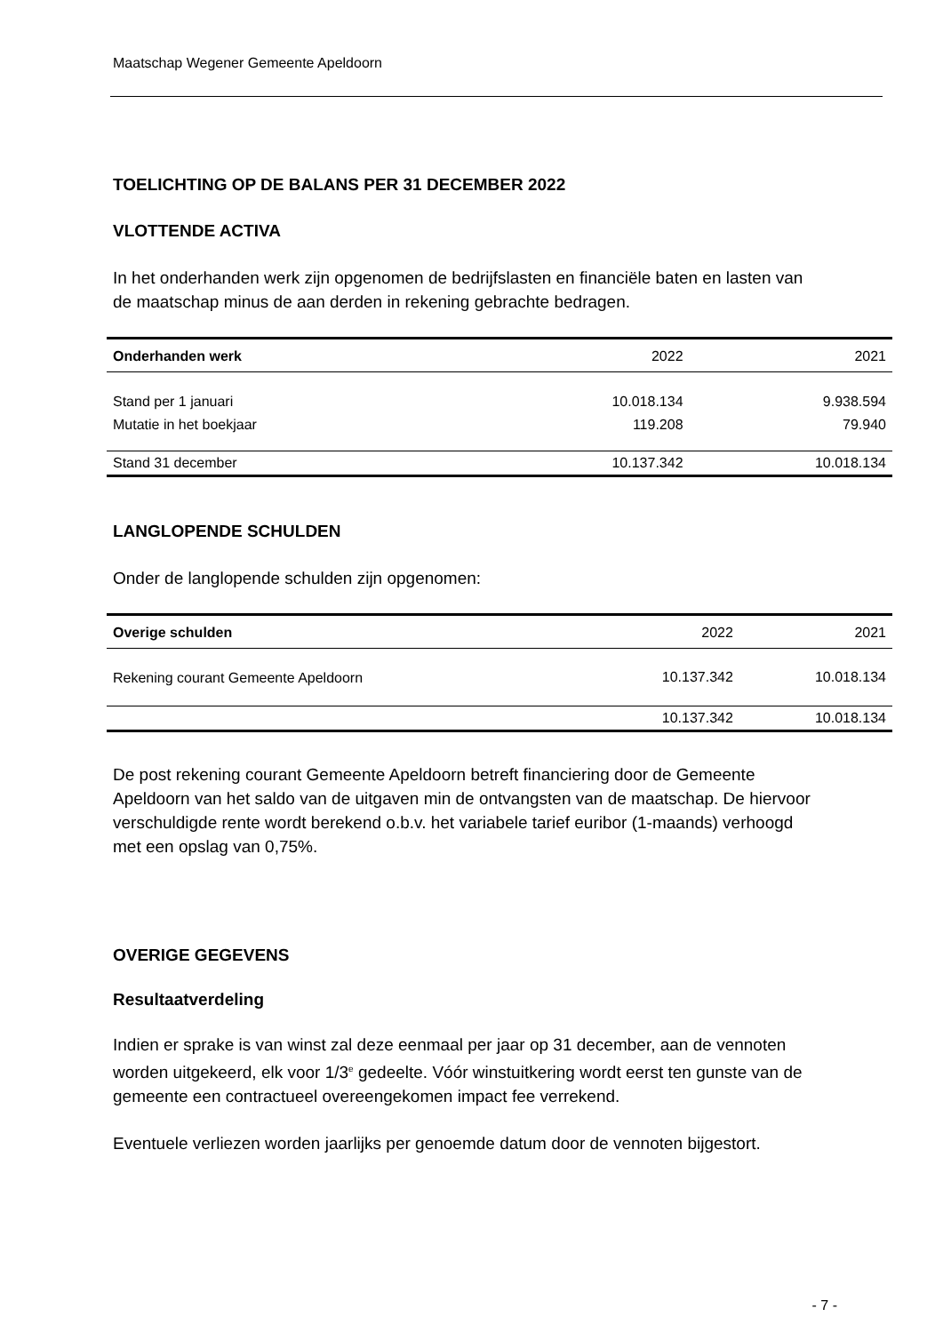Maatschap Wegener Gemeente Apeldoorn
TOELICHTING OP DE BALANS PER 31 DECEMBER 2022
VLOTTENDE ACTIVA
In het onderhanden werk zijn opgenomen de bedrijfslasten en financiële baten en lasten van de maatschap minus de aan derden in rekening gebrachte bedragen.
| Onderhanden werk | 2022 | 2021 |
| Stand per 1 januari | 10.018.134 | 9.938.594 |
| Mutatie in het boekjaar | 119.208 | 79.940 |
| Stand 31 december | 10.137.342 | 10.018.134 |
LANGLOPENDE SCHULDEN
Onder de langlopende schulden zijn opgenomen:
| Overige schulden | 2022 | 2021 |
| Rekening courant Gemeente Apeldoorn | 10.137.342 | 10.018.134 |
| | 10.137.342 | 10.018.134 |
De post rekening courant Gemeente Apeldoorn betreft financiering door de Gemeente Apeldoorn van het saldo van de uitgaven min de ontvangsten van de maatschap. De hiervoor verschuldigde rente wordt berekend o.b.v. het variabele tarief euribor (1-maands) verhoogd met een opslag van 0,75%.
OVERIGE GEGEVENS
Resultaatverdeling
Indien er sprake is van winst zal deze eenmaal per jaar op 31 december, aan de vennoten worden uitgekeerd, elk voor 1/3<sup>e</sup> gedeelte. Vóór winstuitkering wordt eerst ten gunste van de gemeente een contractueel overeengekomen impact fee verrekend.
Eventuele verliezen worden jaarlijks per genoemde datum door de vennoten bijgestort.
- 7 -